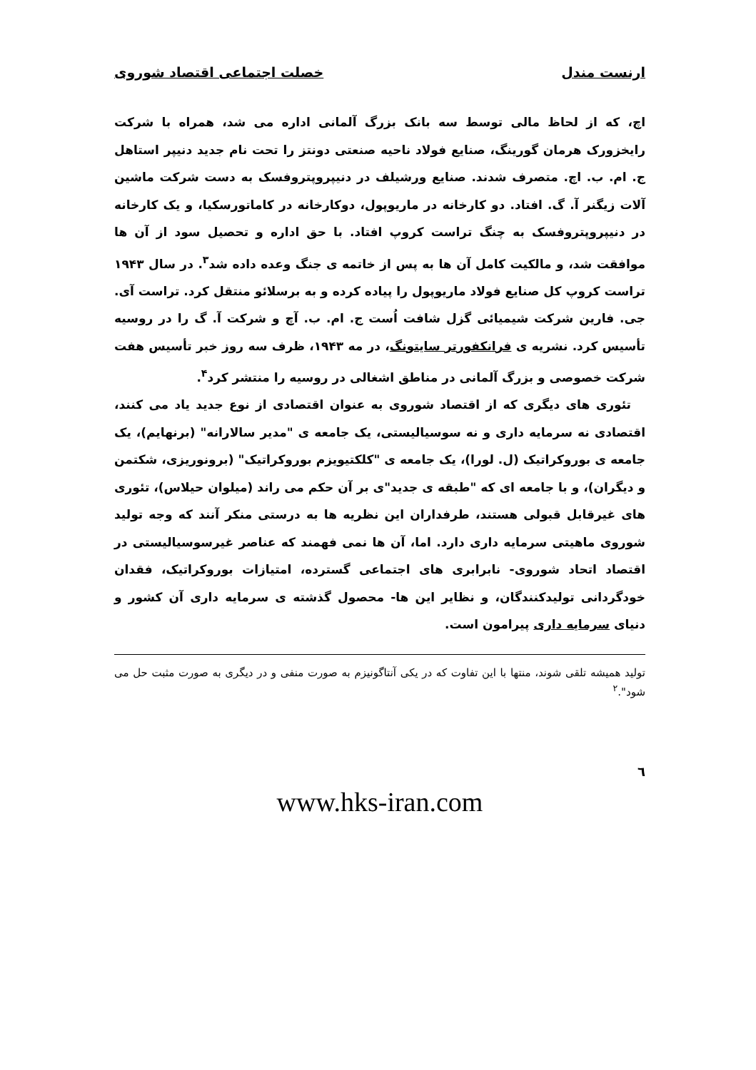ارنست مندل خصلت اجتماعی اقتصاد شوروی
اچ، که از لحاظ مالی توسط سه بانک بزرگ آلمانی اداره می شد، همراه با شرکت رایخزورک هرمان گورینگ، صنایع فولاد ناحیه صنعتی دونتز را تحت نام جدید دنیپر استاهل ج. ام. ب. اچ. متصرف شدند. صنایع ورشیلف در دنیپروپتروفسک به دست شرکت ماشین آلات زیگنر آ. گ. افتاد. دو کارخانه در ماریوپول، دوکارخانه در کاماتورسکیا، و یک کارخانه در دنیپروپتروفسک به چنگ تراست کروپ افتاد. با حق اداره و تحصیل سود از آن ها موافقت شد، و مالکیت کامل آن ها به پس از خاتمه ی جنگ وعده داده شد<sup>۳</sup>. در سال ۱۹۴۳ تراست کروپ کل صنایع فولاد ماریوپول را پیاده کرده و به برسلائو منتقل کرد. تراست آی. جی. فارین شرکت شیمیائی گزل شافت اُست ج. ام. ب. آچ و شرکت آ. گ را در روسیه تأسیس کرد. نشریه ی فرانکفورتر سایتونگ، در مه ۱۹۴۳، ظرف سه روز خبر تأسیس هفت شرکت خصوصی و بزرگ آلمانی در مناطق اشغالی در روسیه را منتشر کرد<sup>۴</sup>.
تئوری های دیگری که از اقتصاد شوروی به عنوان اقتصادی از نوع جدید یاد می کنند، اقتصادی نه سرمایه داری و نه سوسیالیستی، یک جامعه ی "مدیر سالارانه" (برنهایم)، یک جامعه ی بوروکراتیک (ل. لورا)، یک جامعه ی "کلکتیویزم بوروکراتیک" (برونوریزی، شکتمن و دیگران)، و با جامعه ای که "طبقه ی جدید"ی بر آن حکم می راند (میلوان حیلاس)، تئوری های غیرقابل قبولی هستند، طرفداران این نظریه ها به درستی منکر آنند که وجه تولید شوروی ماهیتی سرمایه داری دارد. اما، آن ها نمی فهمند که عناصر غیرسوسیالیستی در اقتصاد اتحاد شوروی- نابرابری های اجتماعی گسترده، امتیازات بوروکراتیک، فقدان خودگردانی تولیدکنندگان، و نظایر این ها- محصول گذشته ی سرمایه داری آن کشور و دنیای سرمایه داری پیرامون است.
تولید همیشه تلقی شوند، منتها با این تفاوت که در یکی آنتاگونیزم به صورت منفی و در دیگری به صورت مثبت حل می شود".<sup>۲</sup>
٦
www.hks-iran.com